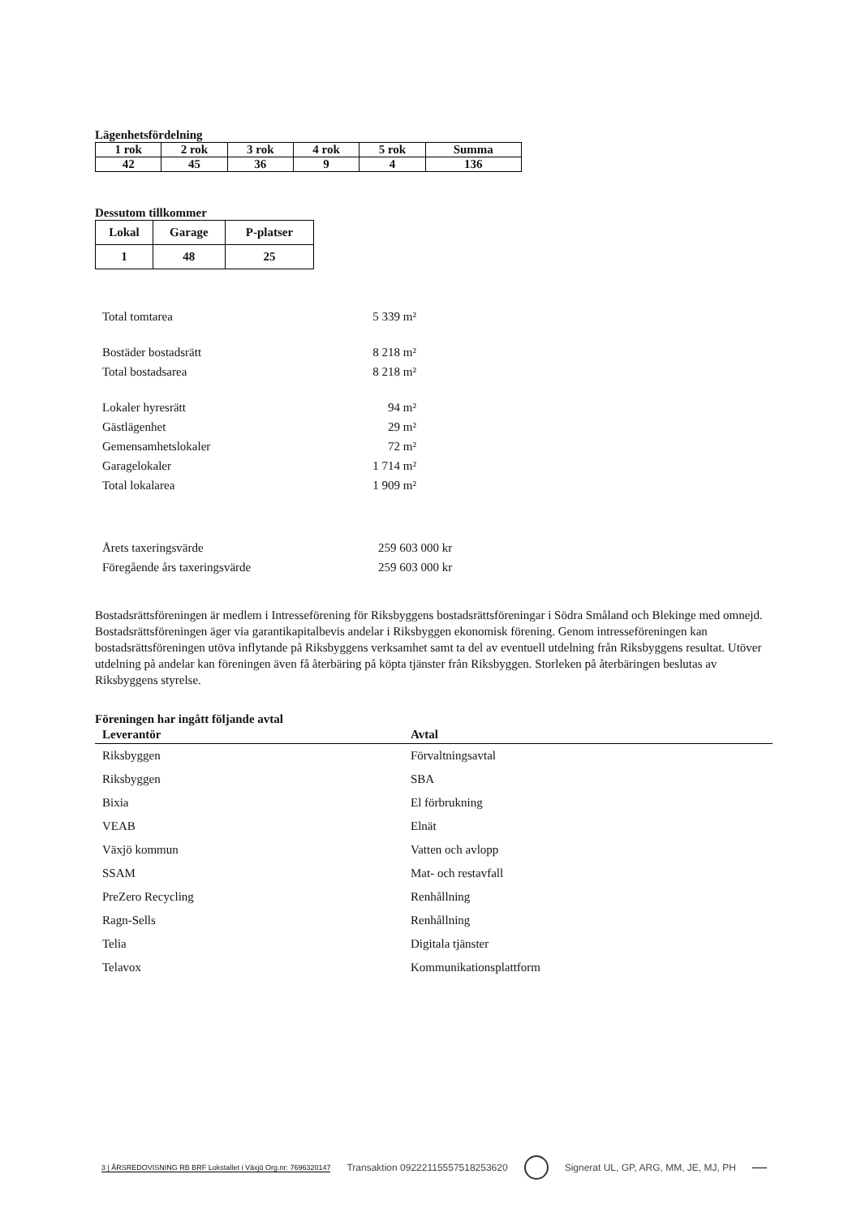Lägenhetsfördelning
| 1 rok | 2 rok | 3 rok | 4 rok | 5 rok | Summa |
| 42 | 45 | 36 | 9 | 4 | 136 |
Dessutom tillkommer
| Lokal | Garage | P-platser |
| 1 | 48 | 25 |
Total tomtarea 5 339 m²
Bostäder bostadsrätt 8 218 m²
Total bostadsarea 8 218 m²
Lokaler hyresrätt 94 m²
Gästlägenhet 29 m²
Gemensamhetslokaler 72 m²
Garagelokaler 1 714 m²
Total lokalarea 1 909 m²
Årets taxeringsvärde 259 603 000 kr
Föregående års taxeringsvärde 259 603 000 kr
Bostadsrättsföreningen är medlem i Intresseförening för Riksbyggens bostadsrättsföreningar i Södra Småland och Blekinge med omnejd. Bostadsrättsföreningen äger via garantikapitalbevis andelar i Riksbyggen ekonomisk förening. Genom intresseföreningen kan bostadsrättsföreningen utöva inflytande på Riksbyggens verksamhet samt ta del av eventuell utdelning från Riksbyggens resultat. Utöver utdelning på andelar kan föreningen även få återbäring på köpta tjänster från Riksbyggen. Storleken på återbäringen beslutas av Riksbyggens styrelse.
Föreningen har ingått följande avtal
| Leverantör | Avtal |
| --- | --- |
| Riksbyggen | Förvaltningsavtal |
| Riksbyggen | SBA |
| Bixia | El förbrukning |
| VEAB | Elnät |
| Växjö kommun | Vatten och avlopp |
| SSAM | Mat- och restavfall |
| PreZero Recycling | Renhållning |
| Ragn-Sells | Renhållning |
| Telia | Digitala tjänster |
| Telavox | Kommunikationsplattform |
3 | ÅRSREDOVISNING RB BRF Lokstallet i Växjö Org.nr: 7696320147
Transaktion 09222115557518253620
Signerat UL, GP, ARG, MM, JE, MJ, PH